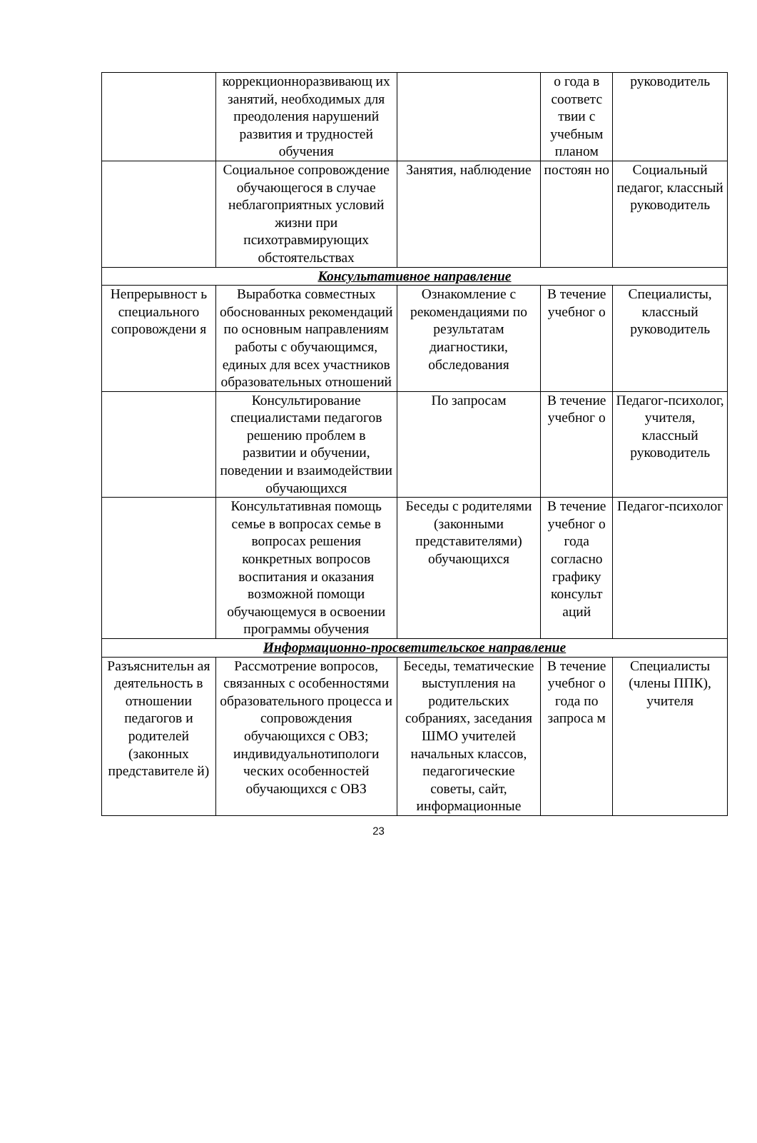| | коррекционноразвивающ их занятий, необходимых для преодоления нарушений развития и трудностей обучения | | о года в соответс твии с учебным планом | руководитель |
| | Социальное сопровождение обучающегося в случае неблагоприятных условий жизни при психотравмирующих обстоятельствах | Занятия, наблюдение | постоян но | Социальный педагог, классный руководитель |
| Консультативное направление | | | | |
| Непрерывност ь специального сопровождени я | Выработка совместных обоснованных рекомендаций по основным направлениям работы с обучающимся, единых для всех участников образовательных отношений | Ознакомление с рекомендациями по результатам диагностики, обследования | В течение учебног о | Специалисты, классный руководитель |
| | Консультирование специалистами педагогов решению проблем в развитии и обучении, поведении и взаимодействии обучающихся | По запросам | В течение учебног о | Педагог-психолог, учителя, классный руководитель |
| | Консультативная помощь семье в вопросах семье в вопросах решения конкретных вопросов воспитания и оказания возможной помощи обучающемуся в освоении программы обучения | Беседы с родителями (законными представителями) обучающихся | В течение учебног о года согласно графику консульт аций | Педагог-психолог |
| Информационно-просветительское направление | | | | |
| Разъяснительн ая деятельность в отношении педагогов и родителей (законных представителе й) | Рассмотрение вопросов, связанных с особенностями образовательного процесса и сопровождения обучающихся с ОВЗ; индивидуальнотипологи ческих особенностей обучающихся с ОВЗ | Беседы, тематические выступления на родительских собраниях, заседания ШМО учителей начальных классов, педагогические советы, сайт, информационные | В течение учебног о года по запроса м | Специалисты (члены ППК), учителя |
23